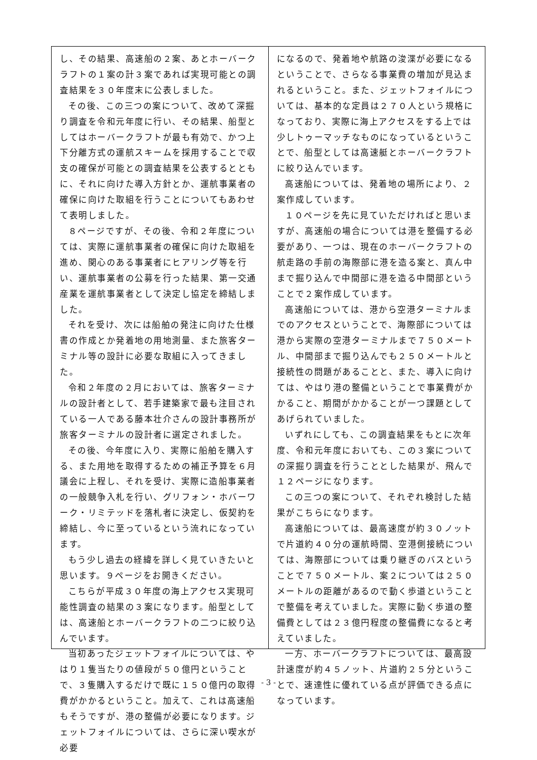し、その結果、高速船の２案、あとホーバークラフトの１案の計３案であれば実現可能との調査結果を３０年度末に公表しました。
その後、この三つの案について、改めて深掘り調査を令和元年度に行い、その結果、船型としてはホーバークラフトが最も有効で、かつ上下分離方式の運航スキームを採用することで収支の確保が可能との調査結果を公表するとともに、それに向けた導入方針とか、運航事業者の確保に向けた取組を行うことについてもあわせて表明しました。
８ページですが、その後、令和２年度については、実際に運航事業者の確保に向けた取組を進め、関心のある事業者にヒアリング等を行い、運航事業者の公募を行った結果、第一交通産業を運航事業者として決定し協定を締結しました。
それを受け、次には船舶の発注に向けた仕様書の作成とか発着地の用地測量、また旅客ターミナル等の設計に必要な取組に入ってきました。
令和２年度の２月においては、旅客ターミナルの設計者として、若手建築家で最も注目されている一人である藤本壮介さんの設計事務所が旅客ターミナルの設計者に選定されました。
その後、今年度に入り、実際に船舶を購入する、また用地を取得するための補正予算を６月議会に上程し、それを受け、実際に造船事業者の一般競争入札を行い、グリフォン・ホバーワーク・リミテッドを落札者に決定し、仮契約を締結し、今に至っているという流れになっています。
もう少し過去の経緯を詳しく見ていきたいと思います。９ページをお開きください。
こちらが平成３０年度の海上アクセス実現可能性調査の結果の３案になります。船型としては、高速船とホーバークラフトの二つに絞り込んでいます。
当初あったジェットフォイルについては、やはり１隻当たりの値段が５０億円ということで、３隻購入するだけで既に１５０億円の取得費がかかるということ。加えて、これは高速船もそうですが、港の整備が必要になります。ジェットフォイルについては、さらに深い喫水が必要
になるので、発着地や航路の浚渫が必要になるということで、さらなる事業費の増加が見込まれるということ。また、ジェットフォイルについては、基本的な定員は２７０人という規格になっており、実際に海上アクセスをする上では少しトゥーマッチなものになっているということで、船型としては高速艇とホーバークラフトに絞り込んでいます。
高速船については、発着地の場所により、２案作成しています。
１０ページを先に見ていただければと思いますが、高速船の場合については港を整備する必要があり、一つは、現在のホーバークラフトの航走路の手前の海際部に港を造る案と、真ん中まで掘り込んで中間部に港を造る中間部ということで２案作成しています。
高速船については、港から空港ターミナルまでのアクセスということで、海際部については港から実際の空港ターミナルまで７５０メートル、中間部まで掘り込んでも２５０メートルと接続性の問題があることと、また、導入に向けては、やはり港の整備ということで事業費がかかること、期間がかかることが一つ課題としてあげられていました。
いずれにしても、この調査結果をもとに次年度、令和元年度においても、この３案についての深掘り調査を行うこととした結果が、飛んで１２ページになります。
この三つの案について、それぞれ検討した結果がこちらになります。
高速船については、最高速度が約３０ノットで片道約４０分の運航時間、空港側接続については、海際部については乗り継ぎのバスということで７５０メートル、案２については２５０メートルの距離があるので動く歩道ということで整備を考えていました。実際に動く歩道の整備費としては２３億円程度の整備費になると考えていました。
一方、ホーバークラフトについては、最高設計速度が約４５ノット、片道約２５分ということで、速達性に優れている点が評価できる点になっています。
- 3 -